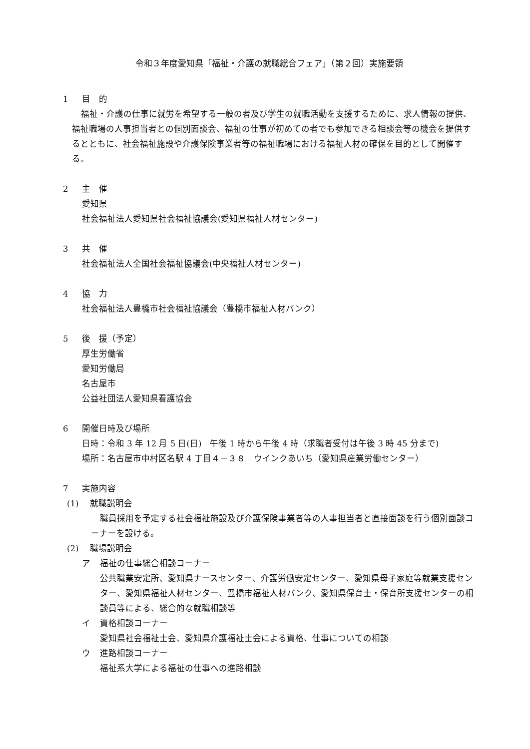令和３年度愛知県「福祉・介護の就職総合フェア」（第２回）実施要領
1 目　的
福祉・介護の仕事に就労を希望する一般の者及び学生の就職活動を支援するために、求人情報の提供、福祉職場の人事担当者との個別面談会、福祉の仕事が初めての者でも参加できる相談会等の機会を提供するとともに、社会福祉施設や介護保険事業者等の福祉職場における福祉人材の確保を目的として開催する。
2 主　催
愛知県
社会福祉法人愛知県社会福祉協議会(愛知県福祉人材センター)
3 共　催
社会福祉法人全国社会福祉協議会(中央福祉人材センター)
4 協　力
社会福祉法人豊橋市社会福祉協議会（豊橋市福祉人材バンク）
5 後　援（予定）
厚生労働省
愛知労働局
名古屋市
公益社団法人愛知県看護協会
6 開催日時及び場所
日時：令和 3 年 12 月 5 日(日)　午後 1 時から午後 4 時（求職者受付は午後 3 時 45 分まで)
場所：名古屋市中村区名駅 4 丁目４－３８　ウインクあいち（愛知県産業労働センター）
7 実施内容
(1) 就職説明会
職員採用を予定する社会福祉施設及び介護保険事業者等の人事担当者と直接面談を行う個別面談コーナーを設ける。
(2) 職場説明会
ア 福祉の仕事総合相談コーナー
公共職業安定所、愛知県ナースセンター、介護労働安定センター、愛知県母子家庭等就業支援センター、愛知県福祉人材センター、豊橋市福祉人材バンク、愛知県保育士・保育所支援センターの相談員等による、総合的な就職相談等
イ 資格相談コーナー
愛知県社会福祉士会、愛知県介護福祉士会による資格、仕事についての相談
ウ 進路相談コーナー
福祉系大学による福祉の仕事への進路相談